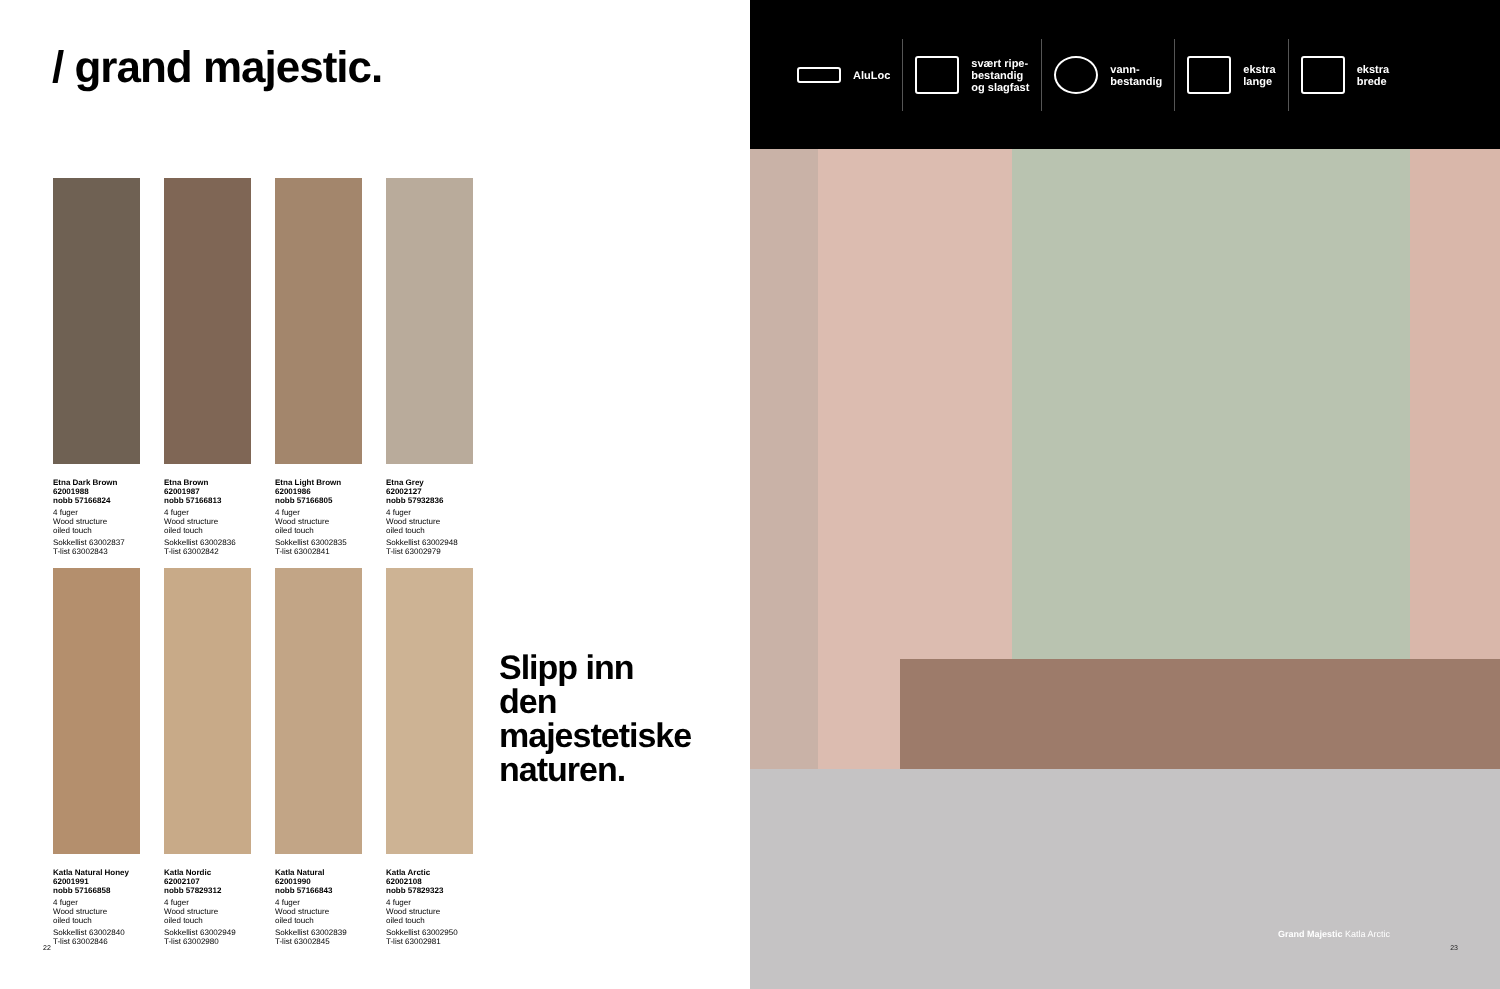/ grand majestic.
Etna Dark Brown
62001988
nobb 57166824
4 fuger
Wood structure
oiled touch
Sokkellist 63002837
T-list 63002843
Etna Brown
62001987
nobb 57166813
4 fuger
Wood structure
oiled touch
Sokkellist 63002836
T-list 63002842
Etna Light Brown
62001986
nobb 57166805
4 fuger
Wood structure
oiled touch
Sokkellist 63002835
T-list 63002841
Etna Grey
62002127
nobb 57932836
4 fuger
Wood structure
oiled touch
Sokkellist 63002948
T-list 63002979
Katla Natural Honey
62001991
nobb 57166858
4 fuger
Wood structure
oiled touch
Sokkellist 63002840
T-list 63002846
Katla Nordic
62002107
nobb 57829312
4 fuger
Wood structure
oiled touch
Sokkellist 63002949
T-list 63002980
Katla Natural
62001990
nobb 57166843
4 fuger
Wood structure
oiled touch
Sokkellist 63002839
T-list 63002845
Katla Arctic
62002108
nobb 57829323
4 fuger
Wood structure
oiled touch
Sokkellist 63002950
T-list 63002981
Slipp inn
den
majestetiske
naturen.
22
AluLoc
svært ripe-
bestandig
og slagfast
vann-
bestandig
ekstra
lange
ekstra
brede
Grand Majestic Katla Arctic
23